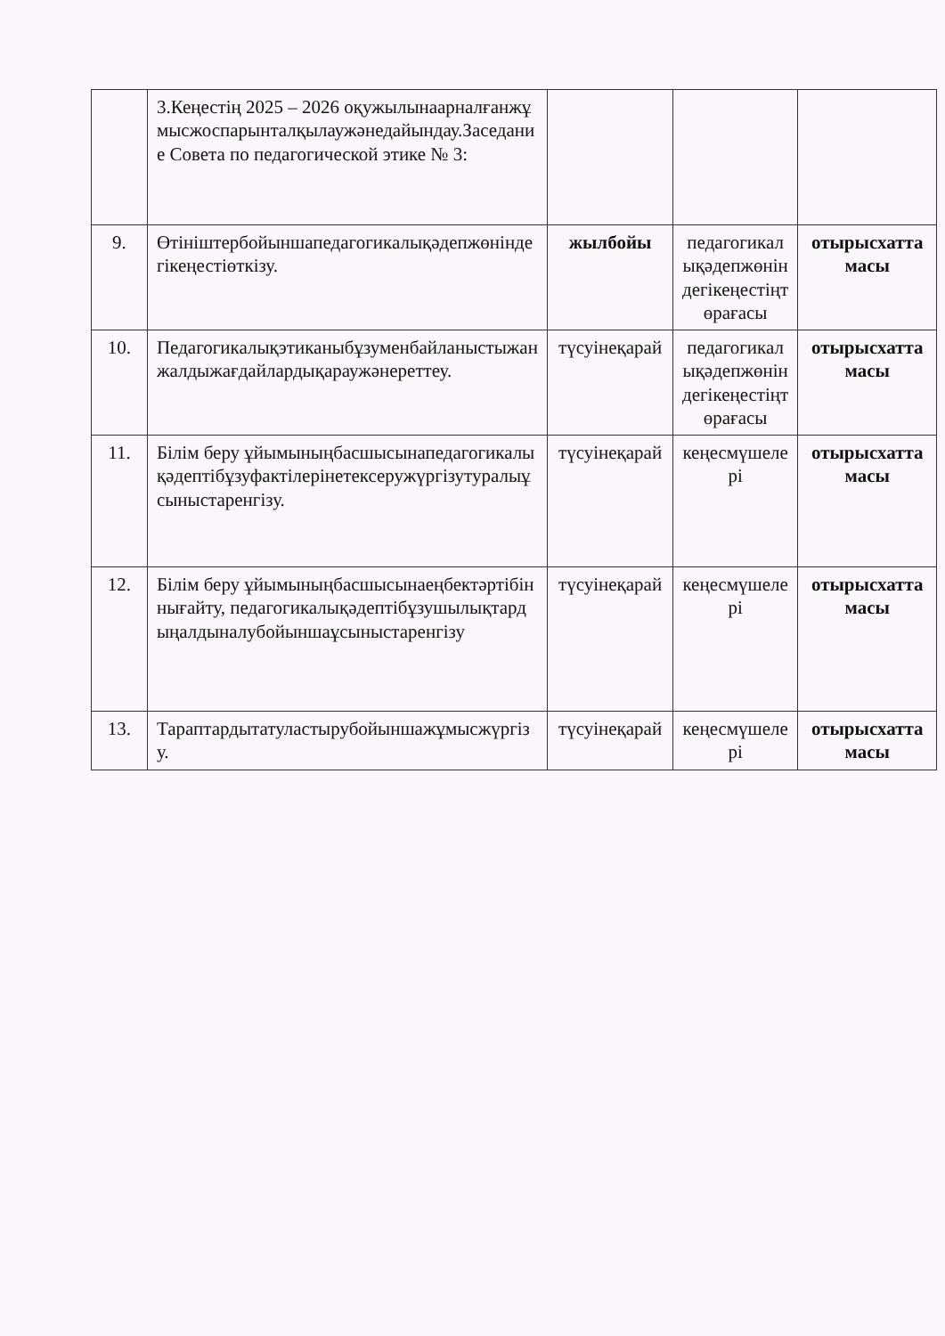| | 3.Кеңестің 2025 – 2026 оқужылынаарналғанжұмысжоспарынталқылаужәнедайындау.Заседание Совета по педагогической этике № 3: | | | |
| 9. | Өтініштербойыншапедагогикалықәдепжөніндегікеңестіөткізу. | жылбойы | педагогикалықәдепжөніндегікеңестіңтөрағасы | отырысхаттамасы |
| 10. | Педагогикалықэтиканыбұзуменбайланыстыжанжалдыжағдайлардықараужәнереттеу. | түсуінеқарай | педагогикалықәдепжөніндегікеңестіңтөрағасы | отырысхаттамасы |
| 11. | Білім беру ұйымыныңбасшысынапедагогикалықәдептібұзуфактілерінетексеружүргізутуралыұсыныстаренгізу. | түсуінеқарай | кеңесмүшелері | отырысхаттамасы |
| 12. | Білім беру ұйымыныңбасшысынаеңбектәртібіннығайту, педагогикалықәдептібұзушылықтардыңалдыналубойыншаұсыныстаренгізу | түсуінеқарай | кеңесмүшелері | отырысхаттамасы |
| 13. | Тараптардытатуластырубойыншажұмысжүргізу. | түсуінеқарай | кеңесмүшелері | отырысхаттамасы |